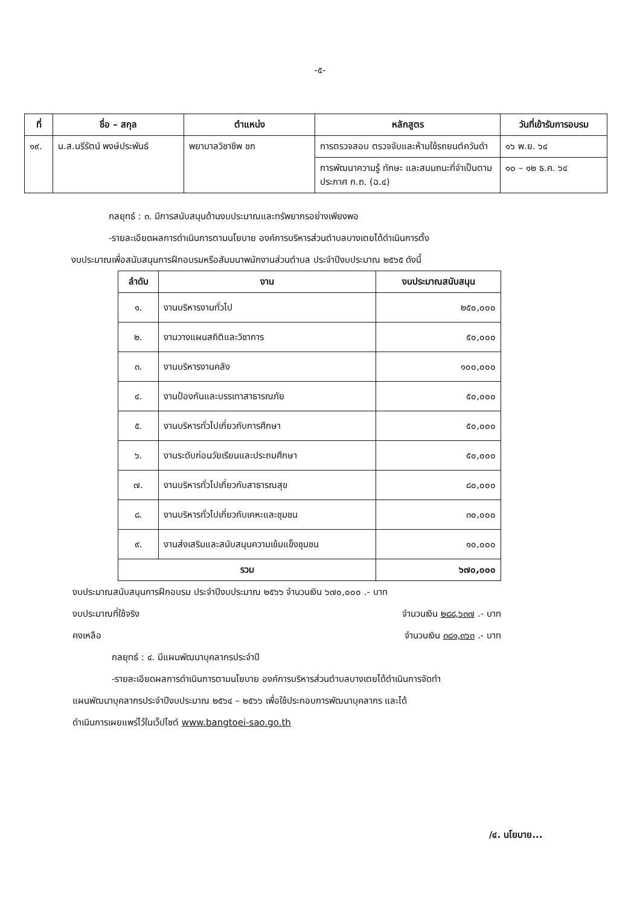-๕-
| ที่ | ชื่อ – สกุล | ตำแหน่ง | หลักสูตร | วันที่เข้ารับการอบรม |
| --- | --- | --- | --- | --- |
| ๑๙. | น.ส.นรีรัตน์ พงษ์ประพันธ์ | พยาบาลวิชาชีพ ชก | การตรวจสอบ ตรวจจับและห้ามใช้รถยนต์ควันดำ | ๑๖ พ.ย. ๖๔ |
| | | | การพัฒนาความรู้ ทักษะ และสมมถนะที่จำเป็นตามประกาศ ก.ถ. (ฉ.๔) | ๑๐ – ๑๒ ธ.ค. ๖๔ |
กลยุทธ์ : ๓. มีการสนับสนุนด้านงบประมาณและทรัพยากรอย่างเพียงพอ
-รายละเอียดผลการดำเนินการตามนโยบาย องค์การบริหารส่วนตำบลบางเตยได้ดำเนินการตั้ง
งบประมาณเพื่อสนับสนุนการฝึกอบรมหรือสัมมนาพนักงานส่วนตำบล ประจำปีงบประมาณ ๒๕๖๕ ดังนี้
| ลำดับ | งาน | งบประมาณสนับสนุน |
| --- | --- | --- |
| ๑. | งานบริหารงานทั่วไป | ๒๕๐,๐๐๐ |
| ๒. | งานวางแผนสถิติและวิชาการ | ๕๐,๐๐๐ |
| ๓. | งานบริหารงานคลัง | ๑๐๐,๐๐๐ |
| ๔. | งานป้องกันและบรรเทาสาธารณภัย | ๕๐,๐๐๐ |
| ๕. | งานบริหารทั่วไปเกี่ยวกับการศึกษา | ๕๐,๐๐๐ |
| ๖. | งานระดับก่อนวัยเรียนและประถมศึกษา | ๕๐,๐๐๐ |
| ๗. | งานบริหารทั่วไปเกี่ยวกับสาธารณสุข | ๘๐,๐๐๐ |
| ๘. | งานบริหารทั่วไปเกี่ยวกับเคหะและชุมชน | ๓๐,๐๐๐ |
| ๙. | งานส่งเสริมและสนับสนุนความเข้มแข็งชุมชน | ๑๐,๐๐๐ |
| รวม | | ๖๗๐,๐๐๐ |
งบประมาณสนับสนุนการฝึกอบรม ประจำปีงบประมาณ ๒๕๖๖ จำนวนเงิน ๖๗๐,๐๐๐ .- บาท
งบประมาณที่ใช้จริง จำนวนเงิน ๒๘๘,๖๓๗ .- บาท
คงเหลือ จำนวนเงิน ๓๘๑,๓๖๓ .- บาท
กลยุทธ์ : ๔. มีแผนพัฒนาบุคลากรประจำปี
-รายละเอียดผลการดำเนินการตามนโยบาย องค์การบริหารส่วนตำบลบางเตยได้ดำเนินการจัดทำ
แผนพัฒนาบุคลากรประจำปีงบประมาณ ๒๕๖๔ – ๒๕๖๖ เพื่อใช้ประกอบการพัฒนาบุคลากร และได้
ดำเนินการเผยแพร่ไว้ในเว็ปไซต์ www.bangtoei-sao.go.th
/๔. นโยบาย...